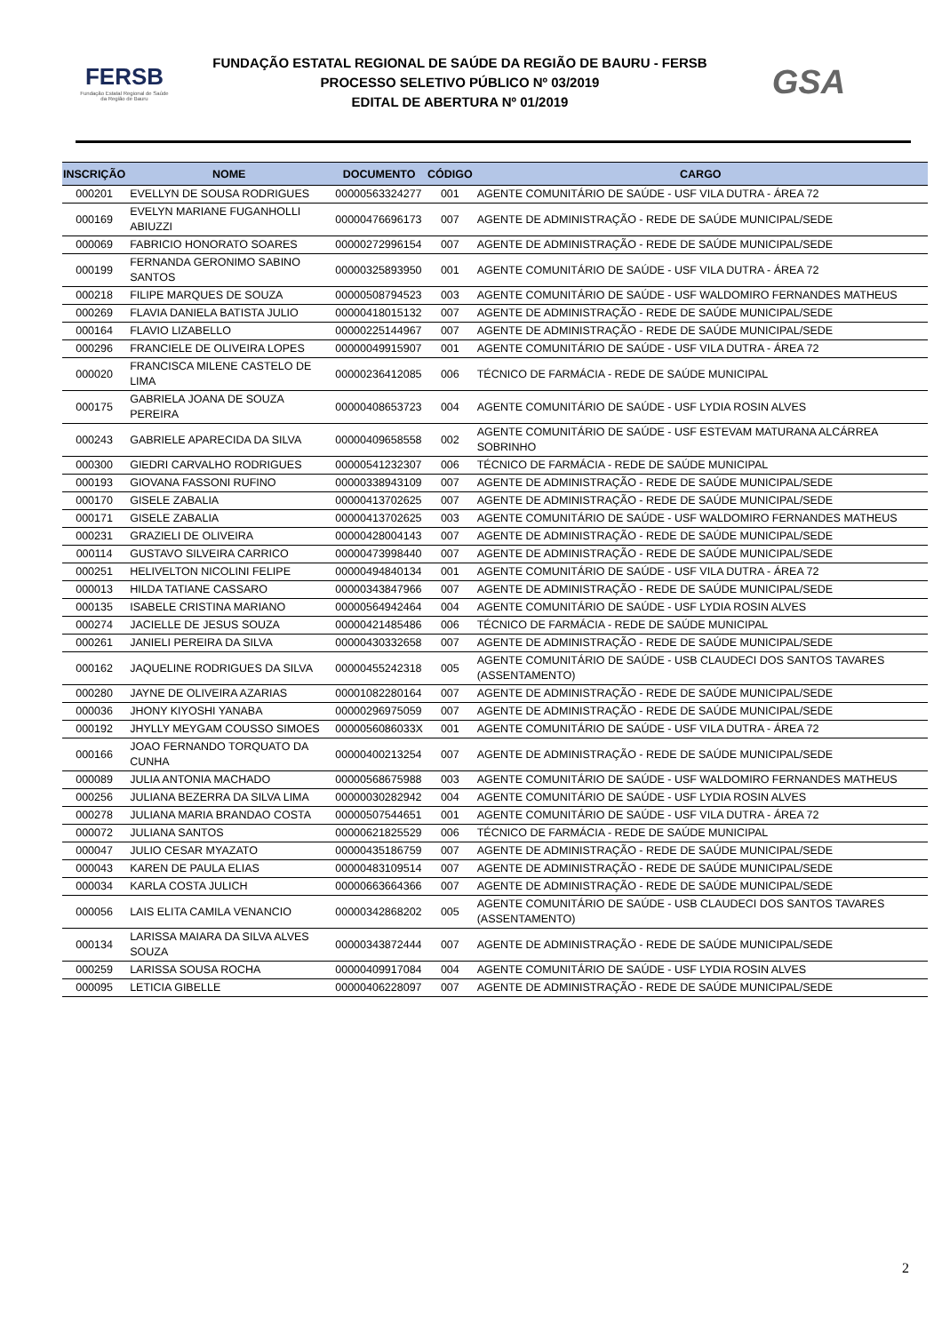FERSB
Fundação Estatal Regional de Saúde da Região de Bauru
FUNDAÇÃO ESTATAL REGIONAL DE SAÚDE DA REGIÃO DE BAURU - FERSB
PROCESSO SELETIVO PÚBLICO Nº 03/2019
EDITAL DE ABERTURA Nº 01/2019
GSA
| INSCRIÇÃO | NOME | DOCUMENTO | CÓDIGO | CARGO |
| --- | --- | --- | --- | --- |
| 000201 | EVELLYN DE SOUSA RODRIGUES | 00000563324277 | 001 | AGENTE COMUNITÁRIO DE SAÚDE - USF VILA DUTRA - ÁREA 72 |
| 000169 | EVELYN MARIANE FUGANHOLLI ABIUZZI | 00000476696173 | 007 | AGENTE DE ADMINISTRAÇÃO - REDE DE SAÚDE MUNICIPAL/SEDE |
| 000069 | FABRICIO HONORATO SOARES | 00000272996154 | 007 | AGENTE DE ADMINISTRAÇÃO - REDE DE SAÚDE MUNICIPAL/SEDE |
| 000199 | FERNANDA GERONIMO SABINO SANTOS | 00000325893950 | 001 | AGENTE COMUNITÁRIO DE SAÚDE - USF VILA DUTRA - ÁREA 72 |
| 000218 | FILIPE MARQUES DE SOUZA | 00000508794523 | 003 | AGENTE COMUNITÁRIO DE SAÚDE - USF WALDOMIRO FERNANDES MATHEUS |
| 000269 | FLAVIA DANIELA BATISTA JULIO | 00000418015132 | 007 | AGENTE DE ADMINISTRAÇÃO - REDE DE SAÚDE MUNICIPAL/SEDE |
| 000164 | FLAVIO LIZABELLO | 00000225144967 | 007 | AGENTE DE ADMINISTRAÇÃO - REDE DE SAÚDE MUNICIPAL/SEDE |
| 000296 | FRANCIELE DE OLIVEIRA LOPES | 00000049915907 | 001 | AGENTE COMUNITÁRIO DE SAÚDE - USF VILA DUTRA - ÁREA 72 |
| 000020 | FRANCISCA MILENE CASTELO DE LIMA | 00000236412085 | 006 | TÉCNICO DE FARMÁCIA - REDE DE SAÚDE MUNICIPAL |
| 000175 | GABRIELA JOANA DE SOUZA PEREIRA | 00000408653723 | 004 | AGENTE COMUNITÁRIO DE SAÚDE - USF LYDIA ROSIN ALVES |
| 000243 | GABRIELE APARECIDA DA SILVA | 00000409658558 | 002 | AGENTE COMUNITÁRIO DE SAÚDE - USF ESTEVAM MATURANA ALCÁRREA SOBRINHO |
| 000300 | GIEDRI CARVALHO RODRIGUES | 00000541232307 | 006 | TÉCNICO DE FARMÁCIA - REDE DE SAÚDE MUNICIPAL |
| 000193 | GIOVANA FASSONI RUFINO | 00000338943109 | 007 | AGENTE DE ADMINISTRAÇÃO - REDE DE SAÚDE MUNICIPAL/SEDE |
| 000170 | GISELE ZABALIA | 00000413702625 | 007 | AGENTE DE ADMINISTRAÇÃO - REDE DE SAÚDE MUNICIPAL/SEDE |
| 000171 | GISELE ZABALIA | 00000413702625 | 003 | AGENTE COMUNITÁRIO DE SAÚDE - USF WALDOMIRO FERNANDES MATHEUS |
| 000231 | GRAZIELI DE OLIVEIRA | 00000428004143 | 007 | AGENTE DE ADMINISTRAÇÃO - REDE DE SAÚDE MUNICIPAL/SEDE |
| 000114 | GUSTAVO SILVEIRA CARRICO | 00000473998440 | 007 | AGENTE DE ADMINISTRAÇÃO - REDE DE SAÚDE MUNICIPAL/SEDE |
| 000251 | HELIVELTON NICOLINI FELIPE | 00000494840134 | 001 | AGENTE COMUNITÁRIO DE SAÚDE - USF VILA DUTRA - ÁREA 72 |
| 000013 | HILDA TATIANE CASSARO | 00000343847966 | 007 | AGENTE DE ADMINISTRAÇÃO - REDE DE SAÚDE MUNICIPAL/SEDE |
| 000135 | ISABELE CRISTINA MARIANO | 00000564942464 | 004 | AGENTE COMUNITÁRIO DE SAÚDE - USF LYDIA ROSIN ALVES |
| 000274 | JACIELLE DE JESUS SOUZA | 00000421485486 | 006 | TÉCNICO DE FARMÁCIA - REDE DE SAÚDE MUNICIPAL |
| 000261 | JANIELI PEREIRA DA SILVA | 00000430332658 | 007 | AGENTE DE ADMINISTRAÇÃO - REDE DE SAÚDE MUNICIPAL/SEDE |
| 000162 | JAQUELINE RODRIGUES DA SILVA | 00000455242318 | 005 | AGENTE COMUNITÁRIO DE SAÚDE - USB CLAUDECI DOS SANTOS TAVARES (ASSENTAMENTO) |
| 000280 | JAYNE DE OLIVEIRA AZARIAS | 00001082280164 | 007 | AGENTE DE ADMINISTRAÇÃO - REDE DE SAÚDE MUNICIPAL/SEDE |
| 000036 | JHONY KIYOSHI YANABA | 00000296975059 | 007 | AGENTE DE ADMINISTRAÇÃO - REDE DE SAÚDE MUNICIPAL/SEDE |
| 000192 | JHYLLY MEYGAM COUSSO SIMOES | 0000056086033X | 001 | AGENTE COMUNITÁRIO DE SAÚDE - USF VILA DUTRA - ÁREA 72 |
| 000166 | JOAO FERNANDO TORQUATO DA CUNHA | 00000400213254 | 007 | AGENTE DE ADMINISTRAÇÃO - REDE DE SAÚDE MUNICIPAL/SEDE |
| 000089 | JULIA ANTONIA MACHADO | 00000568675988 | 003 | AGENTE COMUNITÁRIO DE SAÚDE - USF WALDOMIRO FERNANDES MATHEUS |
| 000256 | JULIANA BEZERRA DA SILVA LIMA | 00000030282942 | 004 | AGENTE COMUNITÁRIO DE SAÚDE - USF LYDIA ROSIN ALVES |
| 000278 | JULIANA MARIA BRANDAO COSTA | 00000507544651 | 001 | AGENTE COMUNITÁRIO DE SAÚDE - USF VILA DUTRA - ÁREA 72 |
| 000072 | JULIANA SANTOS | 00000621825529 | 006 | TÉCNICO DE FARMÁCIA - REDE DE SAÚDE MUNICIPAL |
| 000047 | JULIO CESAR MYAZATO | 00000435186759 | 007 | AGENTE DE ADMINISTRAÇÃO - REDE DE SAÚDE MUNICIPAL/SEDE |
| 000043 | KAREN DE PAULA ELIAS | 00000483109514 | 007 | AGENTE DE ADMINISTRAÇÃO - REDE DE SAÚDE MUNICIPAL/SEDE |
| 000034 | KARLA COSTA JULICH | 00000663664366 | 007 | AGENTE DE ADMINISTRAÇÃO - REDE DE SAÚDE MUNICIPAL/SEDE |
| 000056 | LAIS ELITA CAMILA VENANCIO | 00000342868202 | 005 | AGENTE COMUNITÁRIO DE SAÚDE - USB CLAUDECI DOS SANTOS TAVARES (ASSENTAMENTO) |
| 000134 | LARISSA MAIARA DA SILVA ALVES SOUZA | 00000343872444 | 007 | AGENTE DE ADMINISTRAÇÃO - REDE DE SAÚDE MUNICIPAL/SEDE |
| 000259 | LARISSA SOUSA ROCHA | 00000409917084 | 004 | AGENTE COMUNITÁRIO DE SAÚDE - USF LYDIA ROSIN ALVES |
| 000095 | LETICIA GIBELLE | 00000406228097 | 007 | AGENTE DE ADMINISTRAÇÃO - REDE DE SAÚDE MUNICIPAL/SEDE |
2